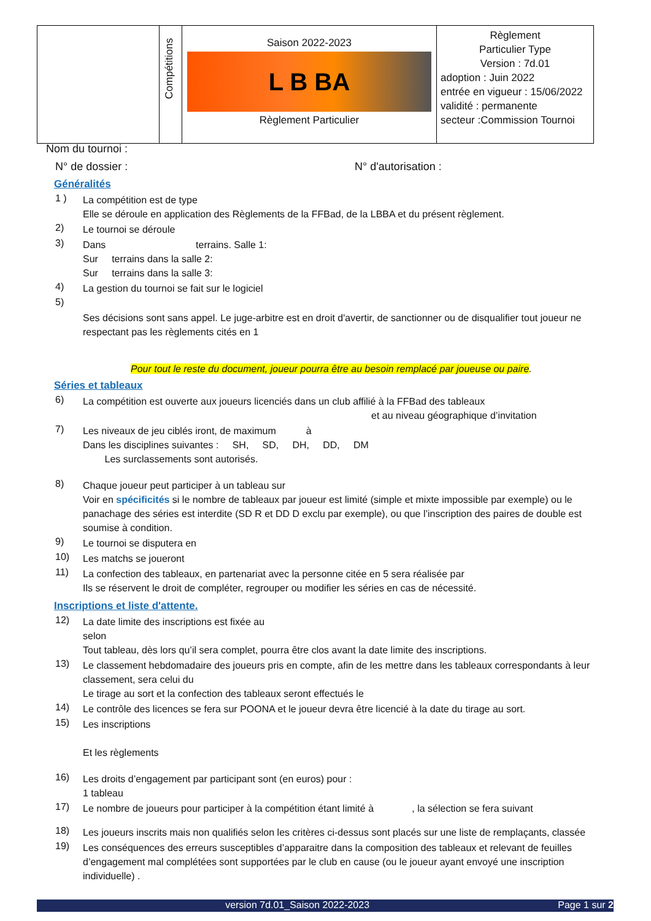| | Compétitions | Saison 2022-2023 L B BA Règlement Particulier | Règlement Particulier Type Version : 7d.01 adoption : Juin 2022 entrée en vigueur : 15/06/2022 validité : permanente secteur :Commission Tournoi |
Nom du tournoi :
N° de dossier : N° d'autorisation :
Généralités
1 ) La compétition est de type
Elle se déroule en application des Règlements de la FFBad, de la LBBA et du présent règlement.
2) Le tournoi se déroule
3) Dans terrains. Salle 1:
Sur terrains dans la salle 2:
Sur terrains dans la salle 3:
4) La gestion du tournoi se fait sur le logiciel
5)
Ses décisions sont sans appel. Le juge-arbitre est en droit d'avertir, de sanctionner ou de disqualifier tout joueur ne respectant pas les règlements cités en 1
Pour tout le reste du document, joueur pourra être au besoin remplacé par joueuse ou paire.
Séries et tableaux
6) La compétition est ouverte aux joueurs licenciés dans un club affilié à la FFBad des tableaux
et au niveau géographique d’invitation
7) Les niveaux de jeu ciblés iront, de maximum à
Dans les disciplines suivantes : SH, SD, DH, DD, DM
Les surclassements sont autorisés.
8) Chaque joueur peut participer à un tableau sur
Voir en spécificités si le nombre de tableaux par joueur est limité (simple et mixte impossible par exemple) ou le panachage des séries est interdite (SD R et DD D exclu par exemple), ou que l’inscription des paires de double est soumise à condition.
9) Le tournoi se disputera en
10) Les matchs se joueront
11) La confection des tableaux, en partenariat avec la personne citée en 5 sera réalisée par
Ils se réservent le droit de compléter, regrouper ou modifier les séries en cas de nécessité.
Inscriptions et liste d'attente.
12) La date limite des inscriptions est fixée au
selon
Tout tableau, dès lors qu’il sera complet, pourra être clos avant la date limite des inscriptions.
13) Le classement hebdomadaire des joueurs pris en compte, afin de les mettre dans les tableaux correspondants à leur classement, sera celui du
Le tirage au sort et la confection des tableaux seront effectués le
14) Le contrôle des licences se fera sur POONA et le joueur devra être licencié à la date du tirage au sort.
15) Les inscriptions
Et les règlements
16) Les droits d’engagement par participant sont (en euros) pour :
1 tableau
17) Le nombre de joueurs pour participer à la compétition étant limité à , la sélection se fera suivant
18) Les joueurs inscrits mais non qualifiés selon les critères ci-dessus sont placés sur une liste de remplaçants, classée
19) Les conséquences des erreurs susceptibles d’apparaitre dans la composition des tableaux et relevant de feuilles d’engagement mal complétées sont supportées par le club en cause (ou le joueur ayant envoyé une inscription individuelle) .
version 7d.01_Saison 2022-2023 Page 1 sur 2